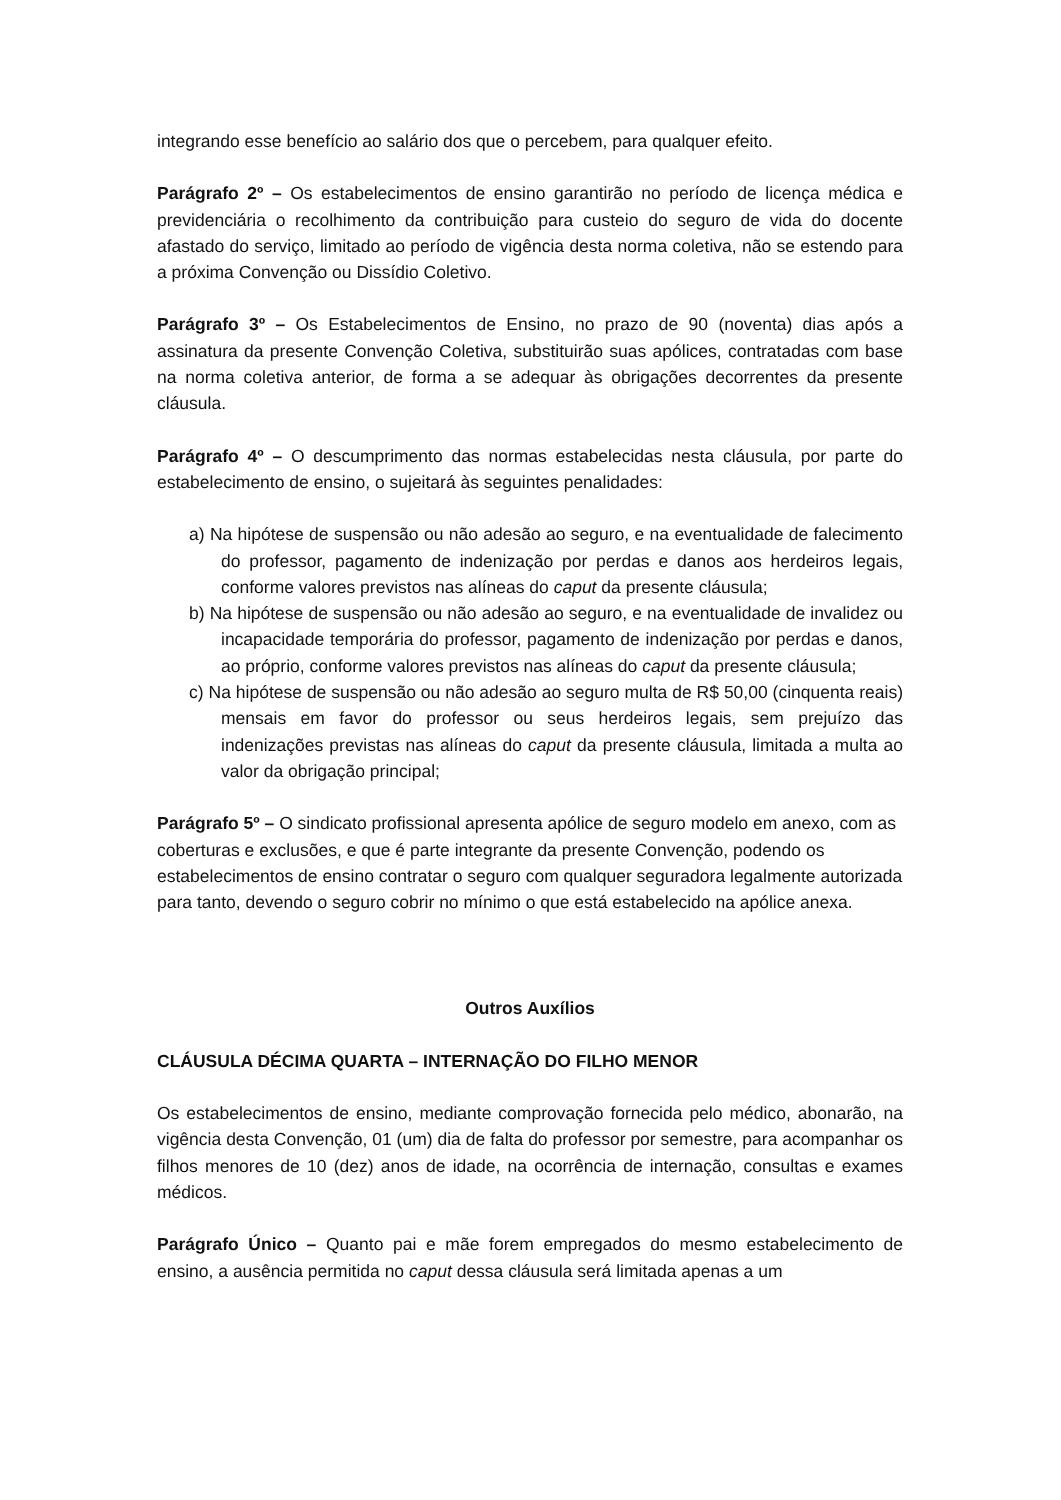integrando esse benefício ao salário dos que o percebem, para qualquer efeito.
Parágrafo 2º – Os estabelecimentos de ensino garantirão no período de licença médica e previdenciária o recolhimento da contribuição para custeio do seguro de vida do docente afastado do serviço, limitado ao período de vigência desta norma coletiva, não se estendo para a próxima Convenção ou Dissídio Coletivo.
Parágrafo 3º – Os Estabelecimentos de Ensino, no prazo de 90 (noventa) dias após a assinatura da presente Convenção Coletiva, substituirão suas apólices, contratadas com base na norma coletiva anterior, de forma a se adequar às obrigações decorrentes da presente cláusula.
Parágrafo 4º – O descumprimento das normas estabelecidas nesta cláusula, por parte do estabelecimento de ensino, o sujeitará às seguintes penalidades:
a) Na hipótese de suspensão ou não adesão ao seguro, e na eventualidade de falecimento do professor, pagamento de indenização por perdas e danos aos herdeiros legais, conforme valores previstos nas alíneas do caput da presente cláusula;
b) Na hipótese de suspensão ou não adesão ao seguro, e na eventualidade de invalidez ou incapacidade temporária do professor, pagamento de indenização por perdas e danos, ao próprio, conforme valores previstos nas alíneas do caput da presente cláusula;
c) Na hipótese de suspensão ou não adesão ao seguro multa de R$ 50,00 (cinquenta reais) mensais em favor do professor ou seus herdeiros legais, sem prejuízo das indenizações previstas nas alíneas do caput da presente cláusula, limitada a multa ao valor da obrigação principal;
Parágrafo 5º – O sindicato profissional apresenta apólice de seguro modelo em anexo, com as coberturas e exclusões, e que é parte integrante da presente Convenção, podendo os estabelecimentos de ensino contratar o seguro com qualquer seguradora legalmente autorizada para tanto, devendo o seguro cobrir no mínimo o que está estabelecido na apólice anexa.
Outros Auxílios
CLÁUSULA DÉCIMA QUARTA – INTERNAÇÃO DO FILHO MENOR
Os estabelecimentos de ensino, mediante comprovação fornecida pelo médico, abonarão, na vigência desta Convenção, 01 (um) dia de falta do professor por semestre, para acompanhar os filhos menores de 10 (dez) anos de idade, na ocorrência de internação, consultas e exames médicos.
Parágrafo Único – Quanto pai e mãe forem empregados do mesmo estabelecimento de ensino, a ausência permitida no caput dessa cláusula será limitada apenas a um